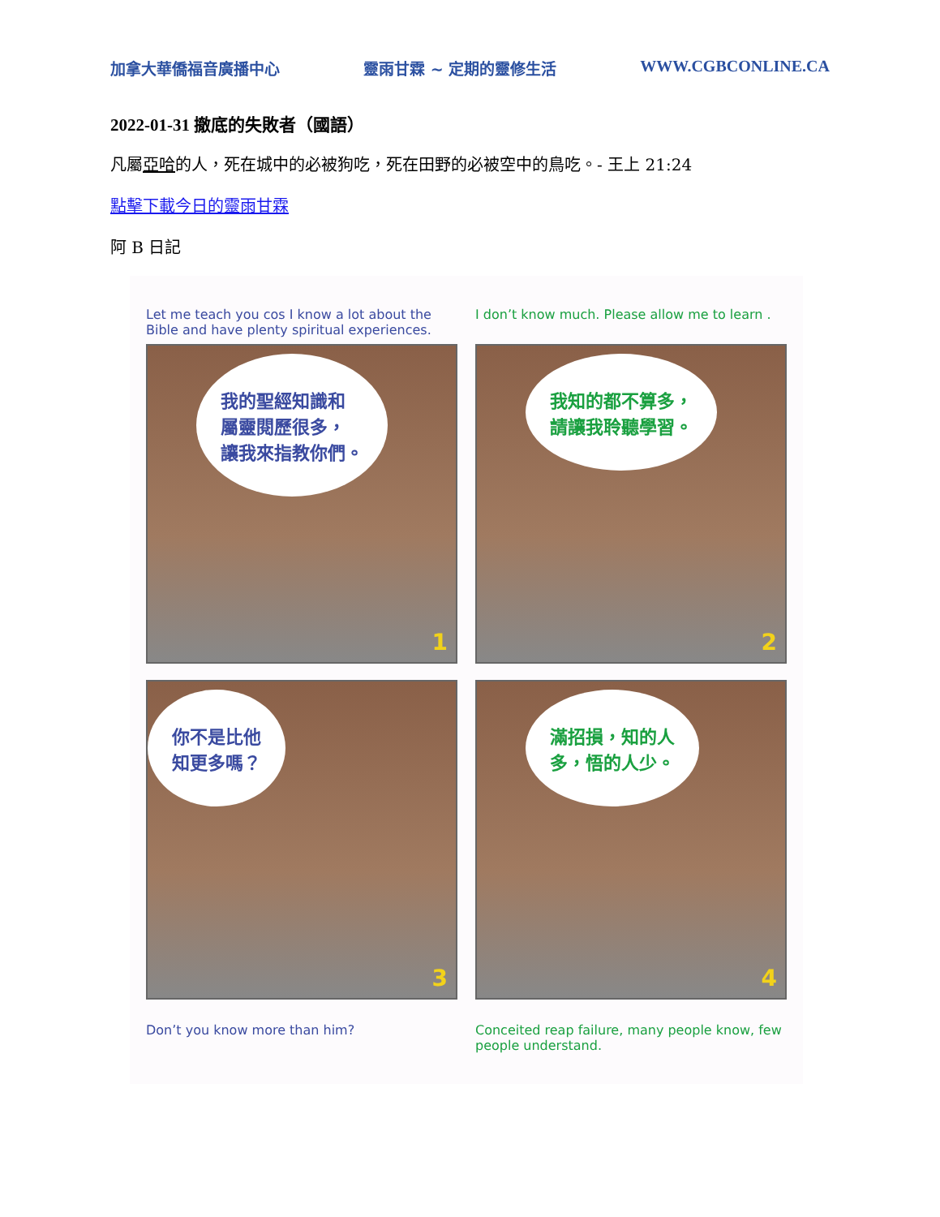加拿大華僑福音廣播中心 靈雨甘霖 ~ 定期的靈修生活 WWW.CGBCONLINE.CA
2022-01-31 撤底的失敗者（國語）
凡屬亞哈的人，死在城中的必被狗吃，死在田野的必被空中的鳥吃。- 王上 21:24
點擊下載今日的靈雨甘霖
阿 B 日記
Let me teach you cos I know a lot about the Bible and have plenty spiritual experiences.
I don’t know much. Please allow me to learn .
我的聖經知識和
屬靈閱歷很多，
讓我來指教你們。
1
我知的都不算多，
請讓我聆聽學習。
2
你不是比他
知更多嗎？
3
滿招損，知的人
多，悟的人少。
4
Don’t you know more than him? Conceited reap failure, many people know, few people understand.